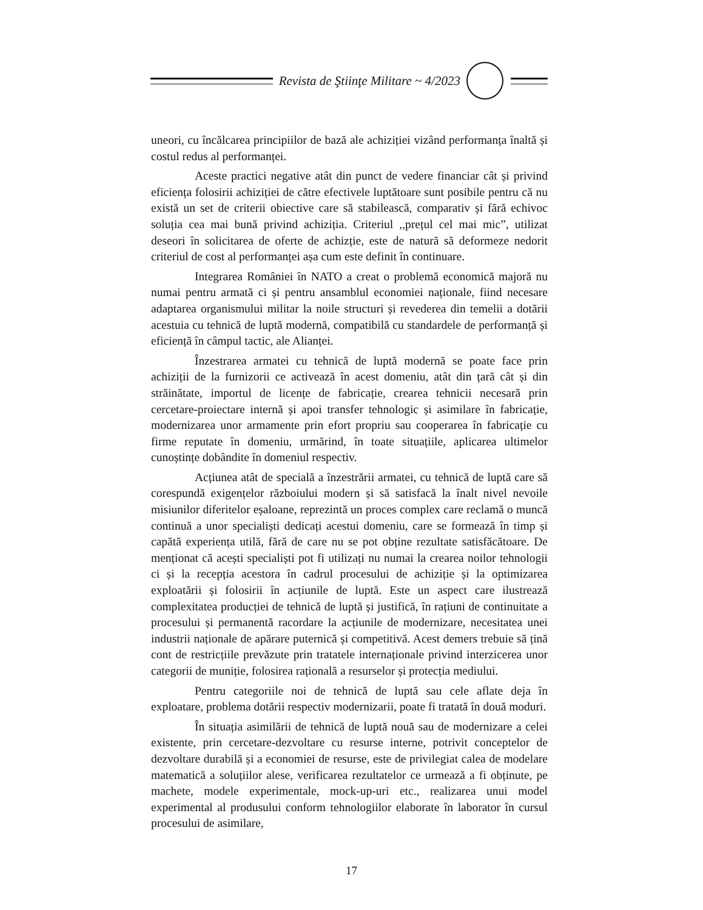Revista de Ştiinţe Militare ~ 4/2023
uneori, cu încălcarea principiilor de bază ale achiziției vizând performanța înaltă și costul redus al performanței.
Aceste practici negative atât din punct de vedere financiar cât și privind eficiența folosirii achiziției de către efectivele luptătoare sunt posibile pentru că nu există un set de criterii obiective care să stabilească, comparativ și fără echivoc soluția cea mai bună privind achiziția. Criteriul ,,prețul cel mai mic”, utilizat deseori în solicitarea de oferte de achizție, este de natură să deformeze nedorit criteriul de cost al performanței așa cum este definit în continuare.
Integrarea României în NATO a creat o problemă economică majoră nu numai pentru armată ci și pentru ansamblul economiei naționale, fiind necesare adaptarea organismului militar la noile structuri și revederea din temelii a dotării acestuia cu tehnică de luptă modernă, compatibilă cu standardele de performanță și eficiență în câmpul tactic, ale Alianței.
Înzestrarea armatei cu tehnică de luptă modernă se poate face prin achiziții de la furnizorii ce activează în acest domeniu, atât din țară cât și din străinătate, importul de licențe de fabricație, crearea tehnicii necesară prin cercetare-proiectare internă și apoi transfer tehnologic și asimilare în fabricație, modernizarea unor armamente prin efort propriu sau cooperarea în fabricație cu firme reputate în domeniu, urmărind, în toate situațiile, aplicarea ultimelor cunoștințe dobândite în domeniul respectiv.
Acțiunea atât de specială a înzestrării armatei, cu tehnică de luptă care să corespundă exigențelor războiului modern și să satisfacă la înalt nivel nevoile misiunilor diferitelor eșaloane, reprezintă un proces complex care reclamă o muncă continuă a unor specialiști dedicați acestui domeniu, care se formează în timp și capătă experiența utilă, fără de care nu se pot obține rezultate satisfăcătoare. De menționat că acești specialiști pot fi utilizați nu numai la crearea noilor tehnologii ci și la recepția acestora în cadrul procesului de achiziție și la optimizarea exploatării și folosirii în acțiunile de luptă. Este un aspect care ilustrează complexitatea producției de tehnică de luptă și justifică, în rațiuni de continuitate a procesului și permanentă racordare la acțiunile de modernizare, necesitatea unei industrii naționale de apărare puternică și competitivă. Acest demers trebuie să țină cont de restricțiile prevăzute prin tratatele internaționale privind interzicerea unor categorii de muniție, folosirea rațională a resurselor și protecția mediului.
Pentru categoriile noi de tehnică de luptă sau cele aflate deja în exploatare, problema dotării respectiv modernizarii, poate fi tratată în două moduri.
În situația asimilării de tehnică de luptă nouă sau de modernizare a celei existente, prin cercetare-dezvoltare cu resurse interne, potrivit conceptelor de dezvoltare durabilă și a economiei de resurse, este de privilegiat calea de modelare matematică a soluțiilor alese, verificarea rezultatelor ce urmează a fi obținute, pe machete, modele experimentale, mock-up-uri etc., realizarea unui model experimental al produsului conform tehnologiilor elaborate în laborator în cursul procesului de asimilare,
17